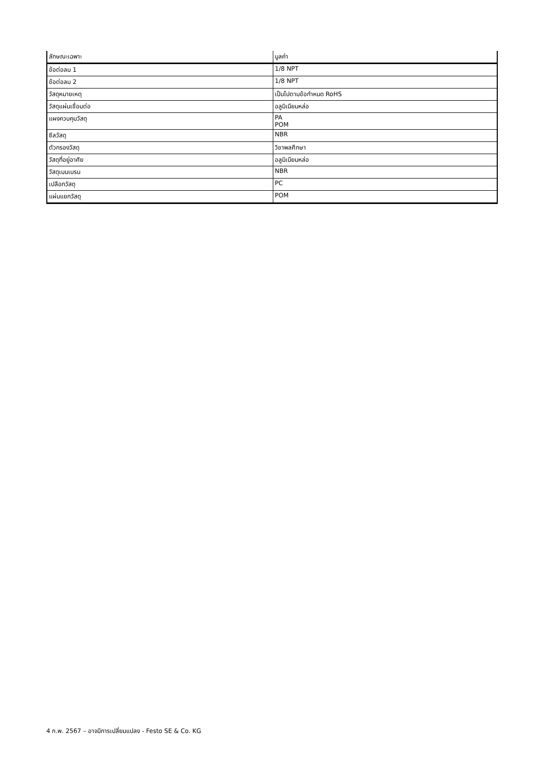| ลักษณะเฉพาะ | มูลค่า |
| --- | --- |
| ข้อต่อลม 1 | 1/8 NPT |
| ข้อต่อลม 2 | 1/8 NPT |
| วัสดุหมายเหตุ | เป็นไปตามข้อกำหนด RoHS |
| วัสดุแผ่นเชื่อมต่อ | อลูมิเนียมหล่อ |
| แผงควบคุมวัสดุ | PA POM |
| ซีลวัสดุ | NBR |
| ตัวกรองวัสดุ | วิชาพลศึกษา |
| วัสดุที่อยู่อาศัย | อลูมิเนียมหล่อ |
| วัสดุเมมเบรน | NBR |
| เปลือกวัสดุ | PC |
| แผ่นแยกวัสดุ | POM |
4 ก.พ. 2567 – อาจมีการเปลี่ยนแปลง - Festo SE & Co. KG